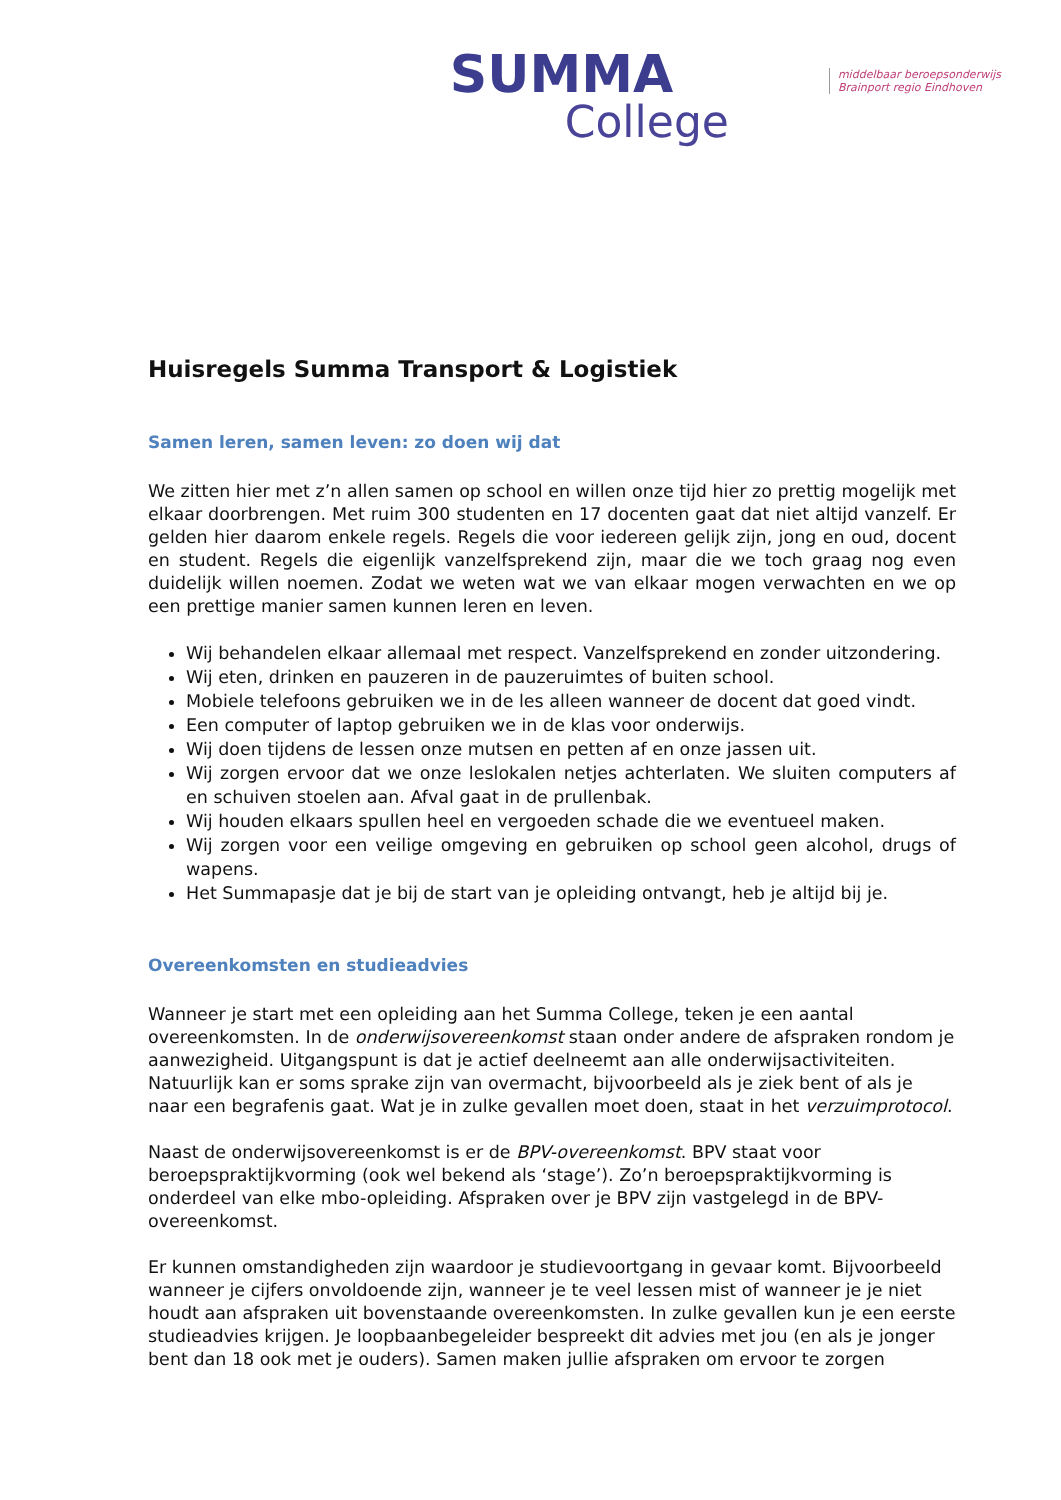SUMMA
College
middelbaar beroepsonderwijs
Brainport regio Eindhoven
Huisregels Summa Transport & Logistiek
Samen leren, samen leven: zo doen wij dat
We zitten hier met z’n allen samen op school en willen onze tijd hier zo prettig mogelijk met elkaar doorbrengen. Met ruim 300 studenten en 17 docenten gaat dat niet altijd vanzelf. Er gelden hier daarom enkele regels. Regels die voor iedereen gelijk zijn, jong en oud, docent en student. Regels die eigenlijk vanzelfsprekend zijn, maar die we toch graag nog even duidelijk willen noemen. Zodat we weten wat we van elkaar mogen verwachten en we op een prettige manier samen kunnen leren en leven.
Wij behandelen elkaar allemaal met respect. Vanzelfsprekend en zonder uitzondering.
Wij eten, drinken en pauzeren in de pauzeruimtes of buiten school.
Mobiele telefoons gebruiken we in de les alleen wanneer de docent dat goed vindt.
Een computer of laptop gebruiken we in de klas voor onderwijs.
Wij doen tijdens de lessen onze mutsen en petten af en onze jassen uit.
Wij zorgen ervoor dat we onze leslokalen netjes achterlaten. We sluiten computers af en schuiven stoelen aan. Afval gaat in de prullenbak.
Wij houden elkaars spullen heel en vergoeden schade die we eventueel maken.
Wij zorgen voor een veilige omgeving en gebruiken op school geen alcohol, drugs of wapens.
Het Summapasje dat je bij de start van je opleiding ontvangt, heb je altijd bij je.
Overeenkomsten en studieadvies
Wanneer je start met een opleiding aan het Summa College, teken je een aantal overeenkomsten. In de onderwijsovereenkomst staan onder andere de afspraken rondom je aanwezigheid. Uitgangspunt is dat je actief deelneemt aan alle onderwijsactiviteiten. Natuurlijk kan er soms sprake zijn van overmacht, bijvoorbeeld als je ziek bent of als je naar een begrafenis gaat. Wat je in zulke gevallen moet doen, staat in het verzuimprotocol.
Naast de onderwijsovereenkomst is er de BPV-overeenkomst. BPV staat voor beroepspraktijkvorming (ook wel bekend als ‘stage’). Zo’n beroepspraktijkvorming is onderdeel van elke mbo-opleiding. Afspraken over je BPV zijn vastgelegd in de BPV-overeenkomst.
Er kunnen omstandigheden zijn waardoor je studievoortgang in gevaar komt. Bijvoorbeeld wanneer je cijfers onvoldoende zijn, wanneer je te veel lessen mist of wanneer je je niet houdt aan afspraken uit bovenstaande overeenkomsten. In zulke gevallen kun je een eerste studieadvies krijgen. Je loopbaanbegeleider bespreekt dit advies met jou (en als je jonger bent dan 18 ook met je ouders). Samen maken jullie afspraken om ervoor te zorgen